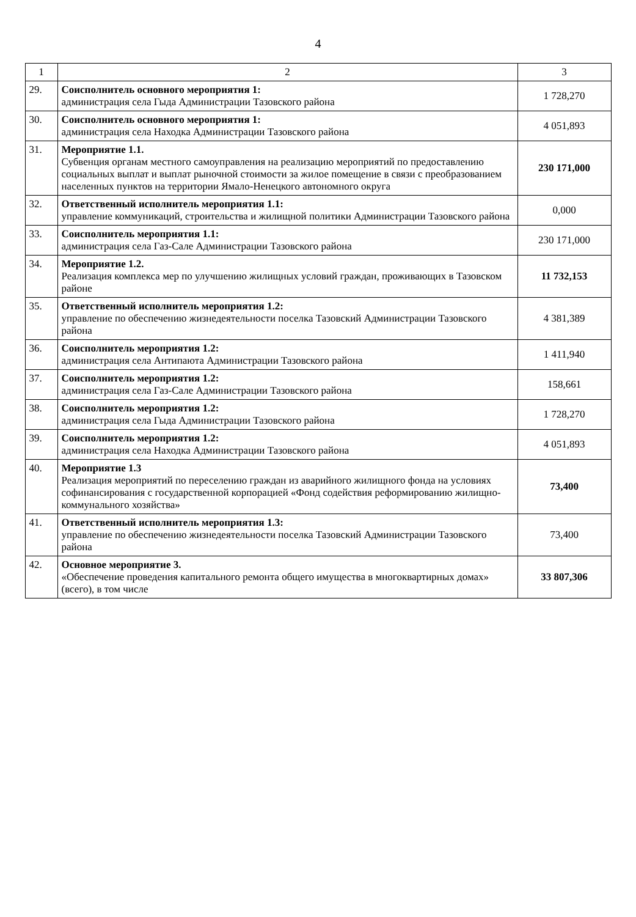4
| 1 | 2 | 3 |
| --- | --- | --- |
| 29. | Соисполнитель основного мероприятия 1: администрация села Гыда Администрации Тазовского района | 1 728,270 |
| 30. | Соисполнитель основного мероприятия 1: администрация села Находка Администрации Тазовского района | 4 051,893 |
| 31. | Мероприятие 1.1. Субвенция органам местного самоуправления на реализацию мероприятий по предоставлению социальных выплат и выплат рыночной стоимости за жилое помещение в связи с преобразованием населенных пунктов на территории Ямало-Ненецкого автономного округа | 230 171,000 |
| 32. | Ответственный исполнитель мероприятия 1.1: управление коммуникаций, строительства и жилищной политики Администрации Тазовского района | 0,000 |
| 33. | Соисполнитель мероприятия 1.1: администрация села Газ-Сале Администрации Тазовского района | 230 171,000 |
| 34. | Мероприятие 1.2. Реализация комплекса мер по улучшению жилищных условий граждан, проживающих в Тазовском районе | 11 732,153 |
| 35. | Ответственный исполнитель мероприятия 1.2: управление по обеспечению жизнедеятельности поселка Тазовский Администрации Тазовского района | 4 381,389 |
| 36. | Соисполнитель мероприятия 1.2: администрация села Антипаюта Администрации Тазовского района | 1 411,940 |
| 37. | Соисполнитель мероприятия 1.2: администрация села Газ-Сале Администрации Тазовского района | 158,661 |
| 38. | Соисполнитель мероприятия 1.2: администрация села Гыда Администрации Тазовского района | 1 728,270 |
| 39. | Соисполнитель мероприятия 1.2: администрация села Находка Администрации Тазовского района | 4 051,893 |
| 40. | Мероприятие 1.3 Реализация мероприятий по переселению граждан из аварийного жилищного фонда на условиях софинансирования с государственной корпорацией «Фонд содействия реформированию жилищно-коммунального хозяйства» | 73,400 |
| 41. | Ответственный исполнитель мероприятия 1.3: управление по обеспечению жизнедеятельности поселка Тазовский Администрации Тазовского района | 73,400 |
| 42. | Основное мероприятие 3. «Обеспечение проведения капитального ремонта общего имущества в многоквартирных домах» (всего), в том числе | 33 807,306 |